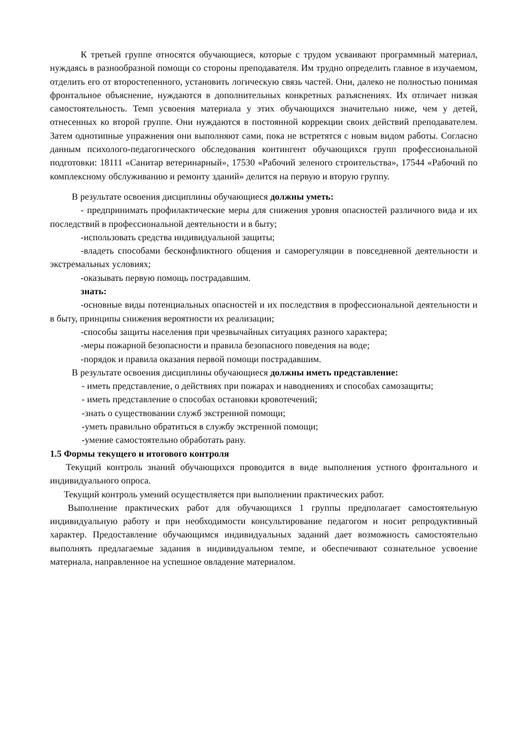К третьей группе относятся обучающиеся, которые с трудом усваивают программный материал, нуждаясь в разнообразной помощи со стороны преподавателя. Им трудно определить главное в изучаемом, отделить его от второстепенного, установить логическую связь частей. Они, далеко не полностью понимая фронтальное объяснение, нуждаются в дополнительных конкретных разъяснениях. Их отличает низкая самостоятельность. Темп усвоения материала у этих обучающихся значительно ниже, чем у детей, отнесенных ко второй группе. Они нуждаются в постоянной коррекции своих действий преподавателем. Затем однотипные упражнения они выполняют сами, пока не встретятся с новым видом работы. Согласно данным психолого-педагогического обследования контингент обучающихся групп профессиональной подготовки: 18111 «Санитар ветеринарный», 17530 «Рабочий зеленого строительства», 17544 «Рабочий по комплексному обслуживанию и ремонту зданий» делится на первую и вторую группу.
В результате освоения дисциплины обучающиеся должны уметь:
- предпринимать профилактические меры для снижения уровня опасностей различного вида и их последствий в профессиональной деятельности и в быту;
-использовать средства индивидуальной защиты;
-владеть способами бесконфликтного общения и саморегуляции в повседневной деятельности и экстремальных условиях;
-оказывать первую помощь пострадавшим.
знать:
-основные виды потенциальных опасностей и их последствия в профессиональной деятельности и в быту, принципы снижения вероятности их реализации;
-способы защиты населения при чрезвычайных ситуациях разного характера;
-меры пожарной безопасности и правила безопасного поведения на воде;
-порядок и правила оказания первой помощи пострадавшим.
В результате освоения дисциплины обучающиеся должны иметь представление:
- иметь представление, о действиях при пожарах и наводнениях и способах самозащиты;
- иметь представление о способах остановки кровотечений;
-знать о существовании служб экстренной помощи;
-уметь правильно обратиться в службу экстренной помощи;
-умение самостоятельно обработать рану.
1.5 Формы текущего и итогового контроля
Текущий контроль знаний обучающихся проводится в виде выполнения устного фронтального и индивидуального опроса.
Текущий контроль умений осуществляется при выполнении практических работ.
Выполнение практических работ для обучающихся 1 группы предполагает самостоятельную индивидуальную работу и при необходимости консультирование педагогом и носит репродуктивный характер. Предоставление обучающимся индивидуальных заданий дает возможность самостоятельно выполнять предлагаемые задания в индивидуальном темпе, и обеспечивают сознательное усвоение материала, направленное на успешное овладение материалом.